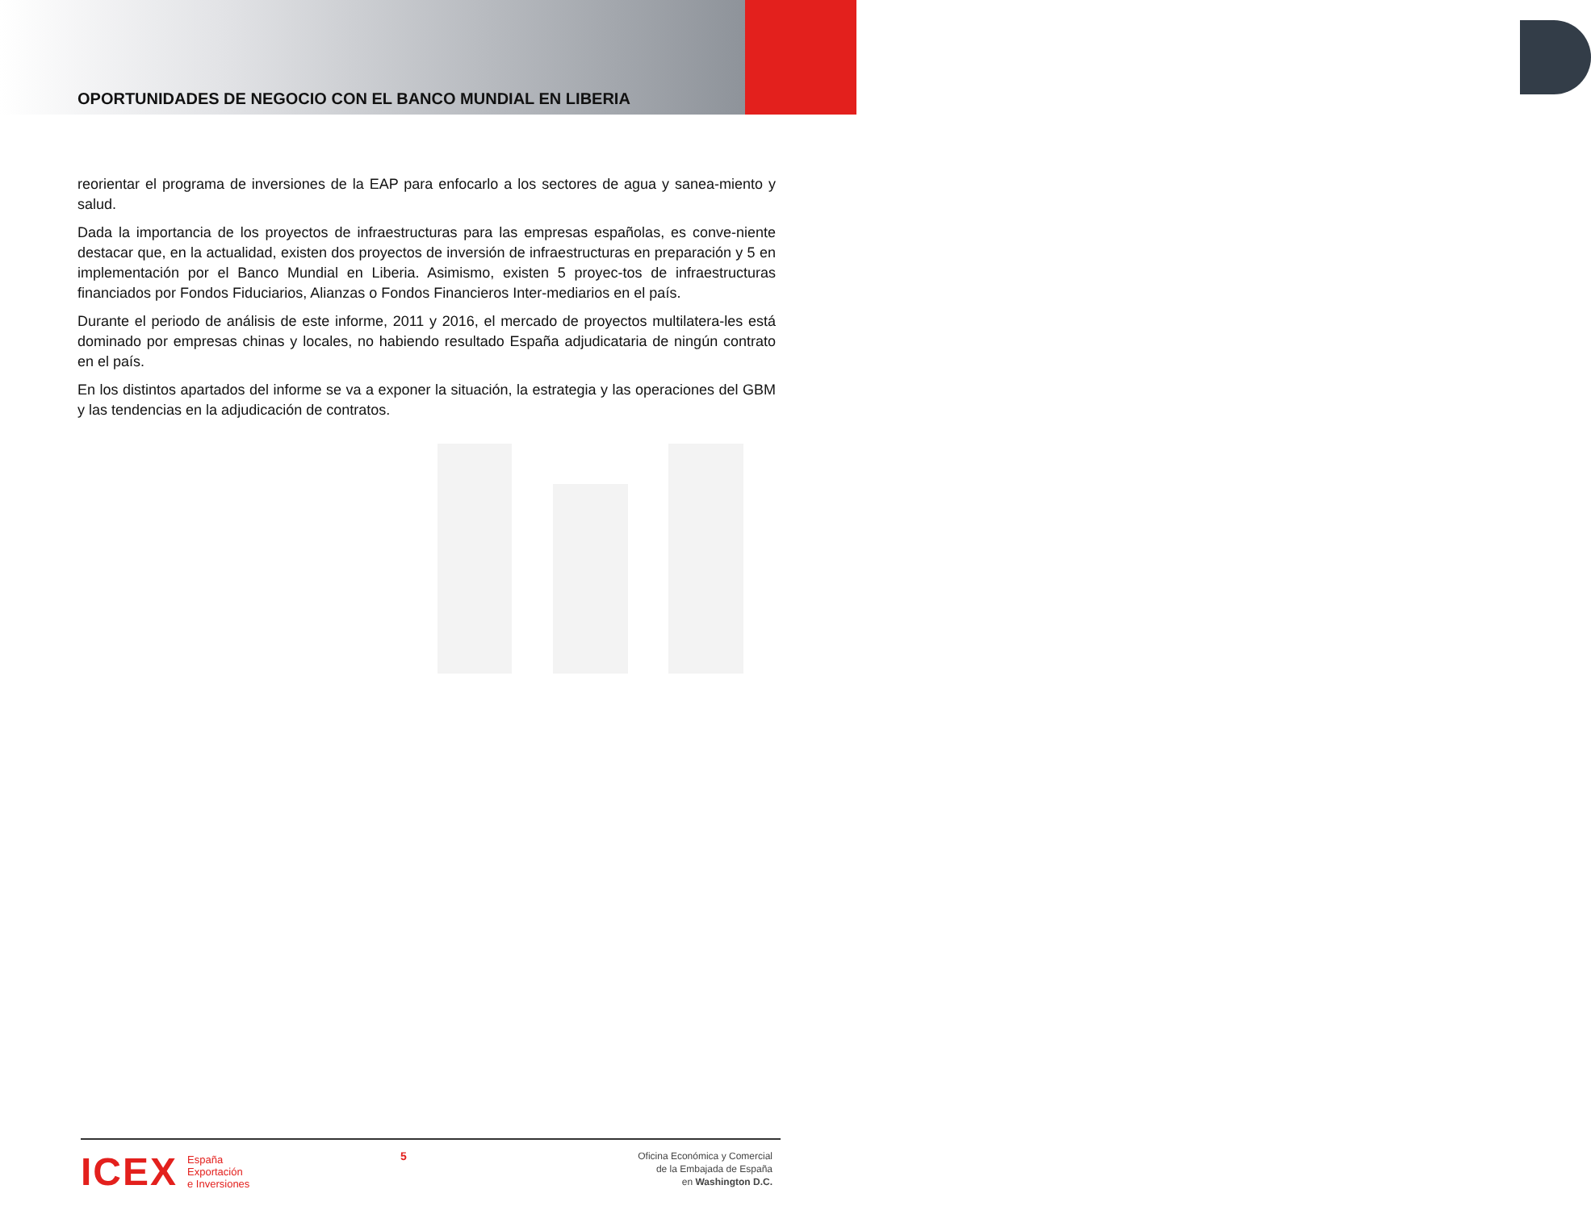OPORTUNIDADES DE NEGOCIO CON EL BANCO MUNDIAL EN LIBERIA
reorientar el programa de inversiones de la EAP para enfocarlo a los sectores de agua y sanea-miento y salud.
Dada la importancia de los proyectos de infraestructuras para las empresas españolas, es conve-niente destacar que, en la actualidad, existen dos proyectos de inversión de infraestructuras en preparación y 5 en implementación por el Banco Mundial en Liberia. Asimismo, existen 5 proyec-tos de infraestructuras financiados por Fondos Fiduciarios, Alianzas o Fondos Financieros Inter-mediarios en el país.
Durante el periodo de análisis de este informe, 2011 y 2016, el mercado de proyectos multilatera-les está dominado por empresas chinas y locales, no habiendo resultado España adjudicataria de ningún contrato en el país.
En los distintos apartados del informe se va a exponer la situación, la estrategia y las operaciones del GBM y las tendencias en la adjudicación de contratos.
ICEX España
Exportación
e Inversiones
5
Oficina Económica y Comercial
de la Embajada de España
en Washington D.C.